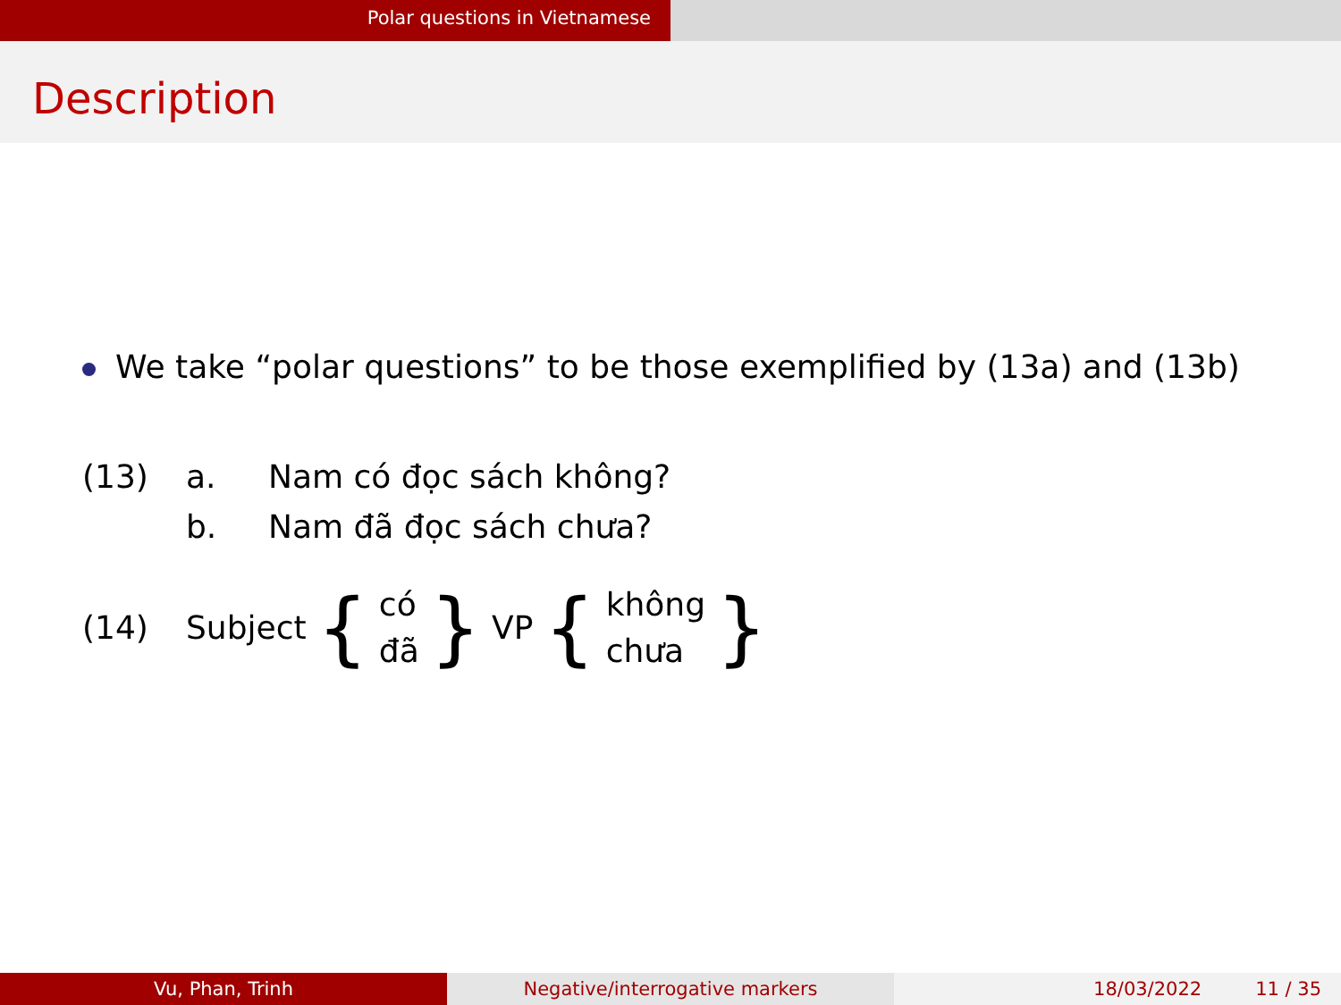Polar questions in Vietnamese
Description
We take “polar questions” to be those exemplified by (13a) and (13b)
(13) a. Nam có đọc sách không?
b. Nam đã đọc sách chưa?
(14) Subject { có
đã } VP { không
chưa }
Vu, Phan, Trinh Negative/interrogative markers 18/03/2022 11 / 35